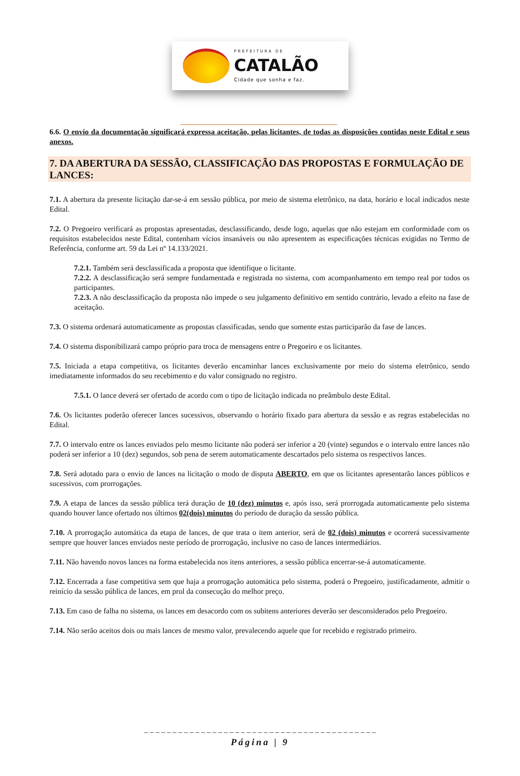PREFEITURA DE
CATALÃO
Cidade que sonha e faz.
6.6. O envio da documentação significará expressa aceitação, pelas licitantes, de todas as disposições contidas neste Edital e seus anexos.
7. DA ABERTURA DA SESSÃO, CLASSIFICAÇÃO DAS PROPOSTAS E FORMULAÇÃO DE LANCES:
7.1. A abertura da presente licitação dar-se-á em sessão pública, por meio de sistema eletrônico, na data, horário e local indicados neste Edital.
7.2. O Pregoeiro verificará as propostas apresentadas, desclassificando, desde logo, aquelas que não estejam em conformidade com os requisitos estabelecidos neste Edital, contenham vícios insanáveis ou não apresentem as especificações técnicas exigidas no Termo de Referência, conforme art. 59 da Lei nº 14.133/2021.
7.2.1. Também será desclassificada a proposta que identifique o licitante.
7.2.2. A desclassificação será sempre fundamentada e registrada no sistema, com acompanhamento em tempo real por todos os participantes.
7.2.3. A não desclassificação da proposta não impede o seu julgamento definitivo em sentido contrário, levado a efeito na fase de aceitação.
7.3. O sistema ordenará automaticamente as propostas classificadas, sendo que somente estas participarão da fase de lances.
7.4. O sistema disponibilizará campo próprio para troca de mensagens entre o Pregoeiro e os licitantes.
7.5. Iniciada a etapa competitiva, os licitantes deverão encaminhar lances exclusivamente por meio do sistema eletrônico, sendo imediatamente informados do seu recebimento e do valor consignado no registro.
7.5.1. O lance deverá ser ofertado de acordo com o tipo de licitação indicada no preâmbulo deste Edital.
7.6. Os licitantes poderão oferecer lances sucessivos, observando o horário fixado para abertura da sessão e as regras estabelecidas no Edital.
7.7. O intervalo entre os lances enviados pelo mesmo licitante não poderá ser inferior a 20 (vinte) segundos e o intervalo entre lances não poderá ser inferior a 10 (dez) segundos, sob pena de serem automaticamente descartados pelo sistema os respectivos lances.
7.8. Será adotado para o envio de lances na licitação o modo de disputa ABERTO, em que os licitantes apresentarão lances públicos e sucessivos, com prorrogações.
7.9. A etapa de lances da sessão pública terá duração de 10 (dez) minutos e, após isso, será prorrogada automaticamente pelo sistema quando houver lance ofertado nos últimos 02(dois) minutos do período de duração da sessão pública.
7.10. A prorrogação automática da etapa de lances, de que trata o item anterior, será de 02 (dois) minutos e ocorrerá sucessivamente sempre que houver lances enviados neste período de prorrogação, inclusive no caso de lances intermediários.
7.11. Não havendo novos lances na forma estabelecida nos itens anteriores, a sessão pública encerrar-se-á automaticamente.
7.12. Encerrada a fase competitiva sem que haja a prorrogação automática pelo sistema, poderá o Pregoeiro, justificadamente, admitir o reinício da sessão pública de lances, em prol da consecução do melhor preço.
7.13. Em caso de falha no sistema, os lances em desacordo com os subitens anteriores deverão ser desconsiderados pelo Pregoeiro.
7.14. Não serão aceitos dois ou mais lances de mesmo valor, prevalecendo aquele que for recebido e registrado primeiro.
_ _ _ _ _ _ _ _ _ _ _ _ _ _ _ _ _ _ _ _ _ _ _ _ _ _ _ _ _ _ _ _ _ _ _ _ _ _ _ _ _
Página | 9